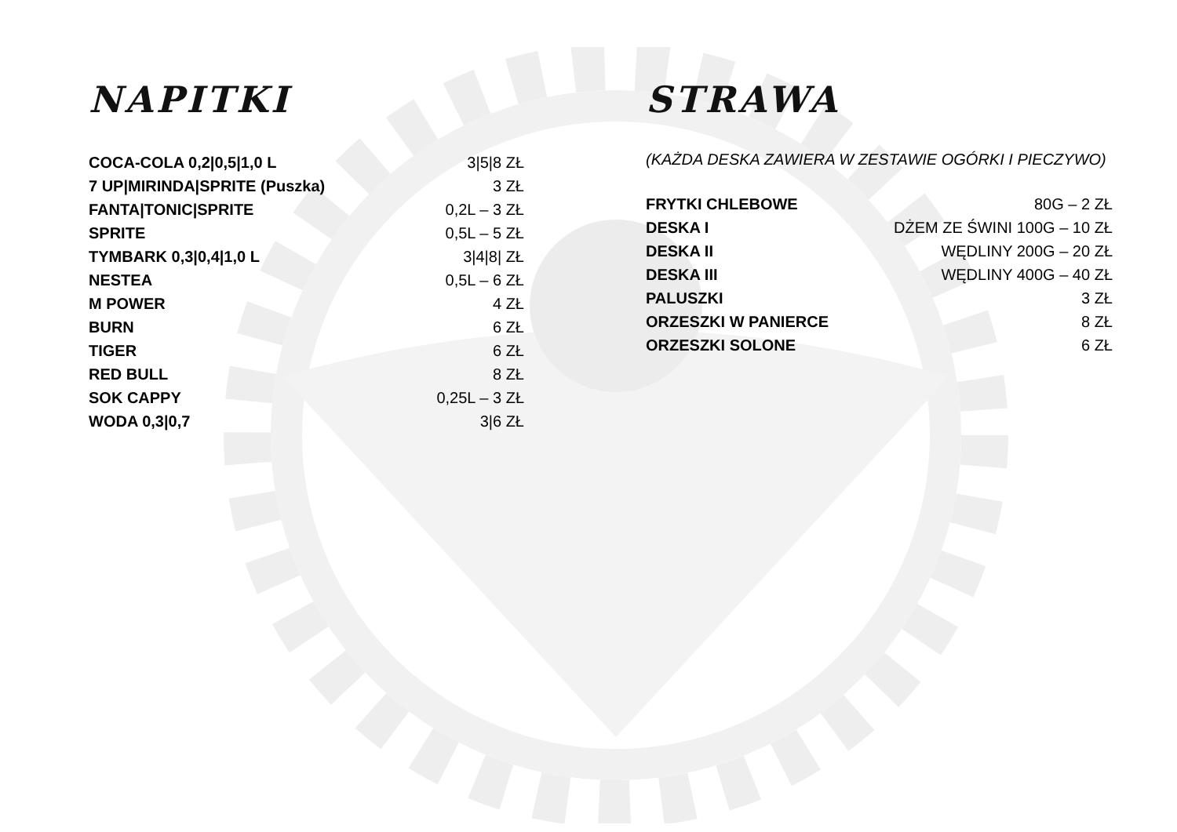NAPITKI
| COCA-COLA 0,2/0,5/1,0 L | 3/5/8 ZŁ |
| 7 UP/MIRINDA/SPRITE (Puszka) | 3 ZŁ |
| FANTA/TONIC/SPRITE | 0,2L – 3 ZŁ |
| SPRITE | 0,5L – 5 ZŁ |
| TYMBARK 0,3/0,4/1,0 L | 3/4/8/ ZŁ |
| NESTEA | 0,5L – 6 ZŁ |
| M POWER | 4 ZŁ |
| BURN | 6 ZŁ |
| TIGER | 6 ZŁ |
| RED BULL | 8 ZŁ |
| SOK CAPPY | 0,25L – 3 ZŁ |
| WODA 0,3/0,7 | 3/6 ZŁ |
STRAWA
(KAŻDA DESKA ZAWIERA W ZESTAWIE OGÓRKI I PIECZYWO)
| FRYTKI CHLEBOWE | 80G – 2 ZŁ |
| DESKA I | DŻEM ZE ŚWINI 100G – 10 ZŁ |
| DESKA II | WĘDLINY 200G – 20 ZŁ |
| DESKA III | WĘDLINY 400G – 40 ZŁ |
| PALUSZKI | 3 ZŁ |
| ORZESZKI W PANIERCE | 8 ZŁ |
| ORZESZKI SOLONE | 6 ZŁ |